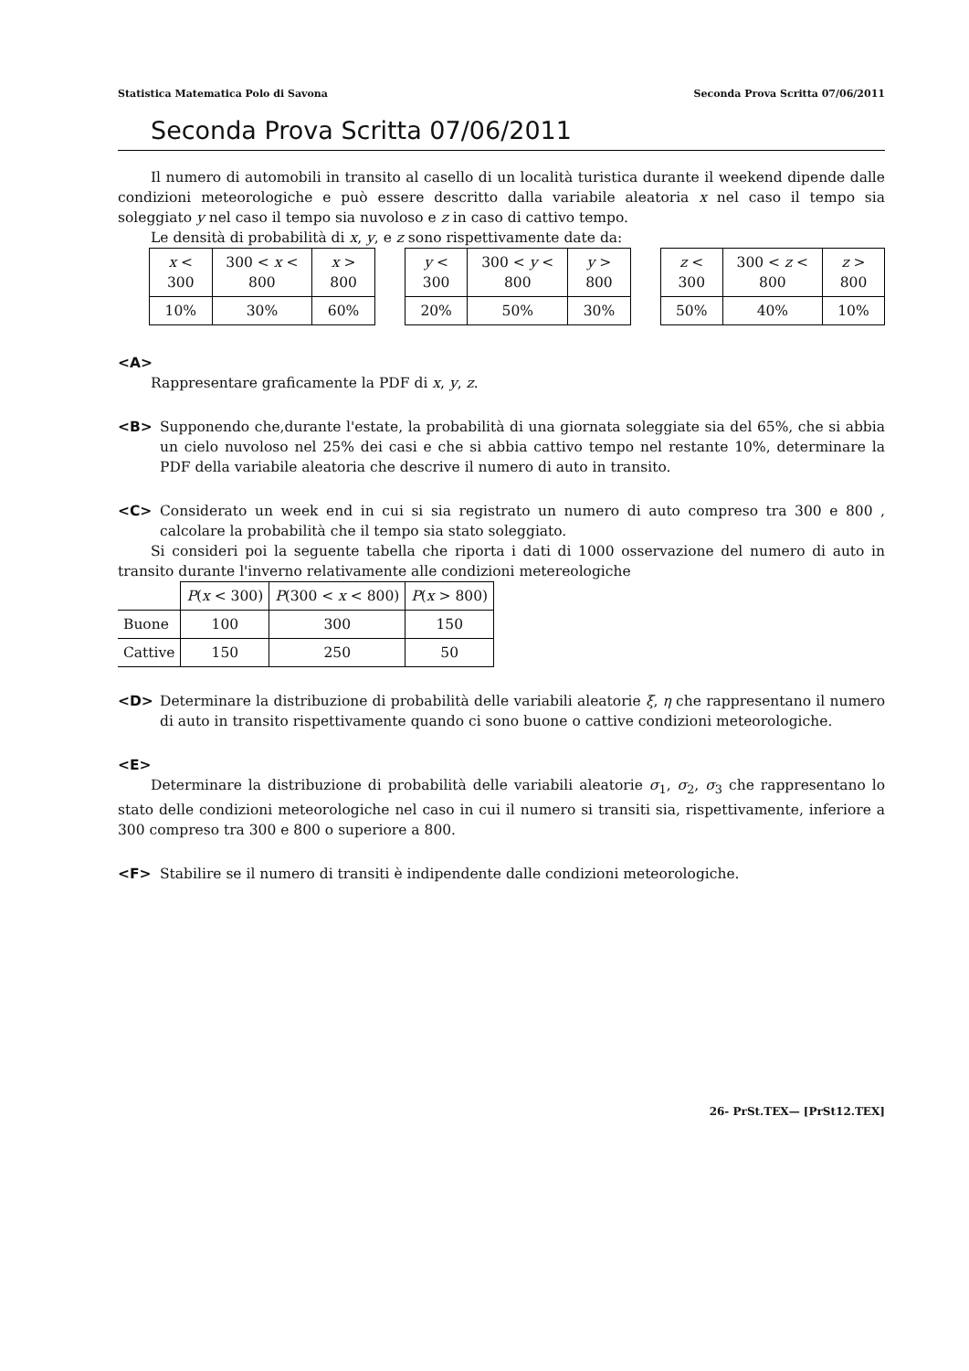Statistica Matematica Polo di Savona Seconda Prova Scritta 07/06/2011
Seconda Prova Scritta 07/06/2011
Il numero di automobili in transito al casello di un località turistica durante il weekend dipende dalle condizioni meteorologiche e può essere descritto dalla variabile aleatoria x nel caso il tempo sia soleggiato y nel caso il tempo sia nuvoloso e z in caso di cattivo tempo.
Le densità di probabilità di x, y, e z sono rispettivamente date da:
| x < 300 | 300 < x < 800 | x > 800 |
| --- | --- | --- |
| 10% | 30% | 60% |
| y < 300 | 300 < y < 800 | y > 800 |
| --- | --- | --- |
| 20% | 50% | 30% |
| z < 300 | 300 < z < 800 | z > 800 |
| --- | --- | --- |
| 50% | 40% | 10% |
<A>
Rappresentare graficamente la PDF di x, y, z.
<B> Supponendo che,durante l'estate, la probabilità di una giornata soleggiate sia del 65%, che si abbia un cielo nuvoloso nel 25% dei casi e che si abbia cattivo tempo nel restante 10%, determinare la PDF della variabile aleatoria che descrive il numero di auto in transito.
<C> Considerato un week end in cui si sia registrato un numero di auto compreso tra 300 e 800 , calcolare la probabilità che il tempo sia stato soleggiato.
Si consideri poi la seguente tabella che riporta i dati di 1000 osservazione del numero di auto in transito durante l'inverno relativamente alle condizioni metereologiche
| | P ( x < 300) | P (300 < x < 800) | P ( x > 800) |
| --- | --- | --- | --- |
| Buone | 100 | 300 | 150 |
| Cattive | 150 | 250 | 50 |
<D> Determinare la distribuzione di probabilità delle variabili aleatorie ξ, η che rappresentano il numero di auto in transito rispettivamente quando ci sono buone o cattive condizioni meteorologiche.
<E>
Determinare la distribuzione di probabilità delle variabili aleatorie σ<sub>1</sub>, σ<sub>2</sub>, σ<sub>3</sub> che rappresentano lo stato delle condizioni meteorologiche nel caso in cui il numero si transiti sia, rispettivamente, inferiore a 300 compreso tra 300 e 800 o superiore a 800.
<F> Stabilire se il numero di transiti è indipendente dalle condizioni meteorologiche.
26- PrSt.TEX— [PrSt12.TEX]